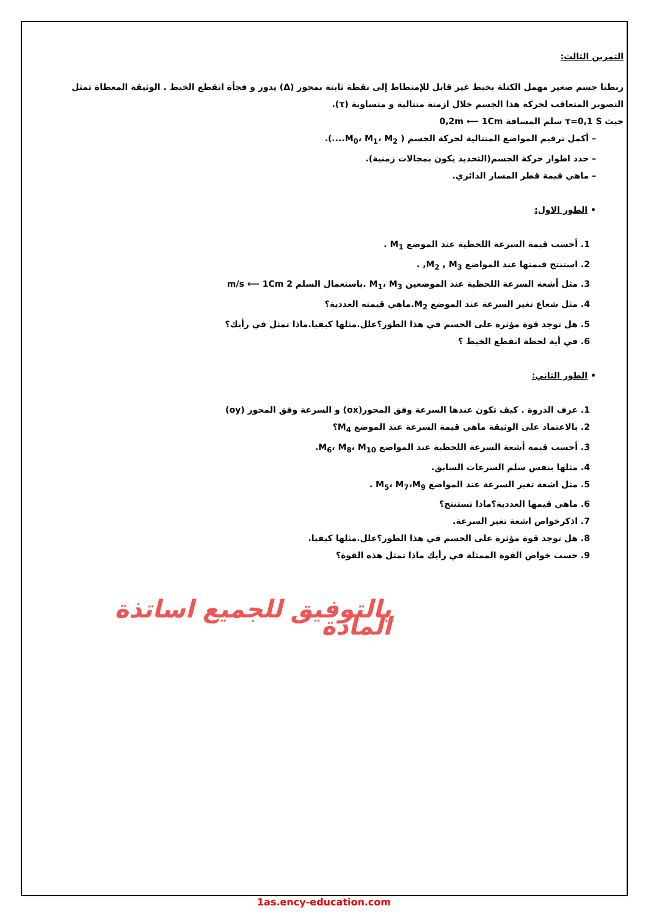التمرين الثالث:
ربطنا جسم صغير مهمل الكتلة بخيط غير قابل للإمتطاط إلى نقطة ثابتة بمحور (Δ) يدور و فجأة انقطع الخيط . الوثيقة المعطاة تمثل التصوير المتعاقب لحركة هذا الجسم خلال ازمنة متتالية و متساوية (τ).
حيث τ=0,1 S سلم المسافة 0,2m ⟵ 1Cm
– أكمل ترقيم المواضع المتتالية لحركة الجسم ( M<sub>0</sub>، M<sub>1</sub>، M<sub>2</sub>....).
– حدد اطوار حركة الجسم(التحديد يكون بمجالات زمنية).
– ماهي قيمة قطر المسار الدائري.
• الطور الاول:
1. أحسب قيمة السرعة اللحظية عند الموضع M<sub>1</sub> .
2. استنتج قيمتها عند المواضع M<sub>2</sub> , M<sub>3</sub>, .
3. مثل أشعة السرعة اللحظية عند الموضعين M<sub>1</sub>، M<sub>3</sub> .باستعمال السلم 2 m/s ⟵ 1Cm
4. مثل شعاع تغير السرعة عند الموضع M<sub>2</sub>.ماهي قيمته العددية؟
5. هل توجد قوة مؤثرة على الجسم في هذا الطور؟علل.مثلها كيفيا.ماذا تمثل في رأيك؟
6. في أية لحظة انقطع الخيط ؟
• الطور الثاني:
1. عرف الذروة . كيف تكون عندها السرعة وفق المحور(ox) و السرعة وفق المحور (oy)
2. بالاعتماد على الوثيقة ماهي قيمة السرعة عند الموضع M<sub>4</sub>؟
3. أحسب قيمة أشعة السرعة اللحظية عند المواضع M<sub>6</sub>، M<sub>8</sub>، M<sub>10</sub>.
4. مثلها بنفس سلم السرعات السابق.
5. مثل اشعة تغير السرعة عند المواضع M<sub>5</sub>، M<sub>7</sub>،M<sub>9</sub> .
6. ماهي قيمها العددية؟ماذا تستنتج؟
7. اذكرخواص اشعة تغير السرعة.
8. هل توجد قوة مؤثرة على الجسم في هذا الطور؟علل.مثلها كيفيا.
9. حسب خواص القوة الممثلة في رأيك ماذا تمثل هذه القوة؟
بالتوفيق للجميع اساتذة المادة
1as.ency-education.com